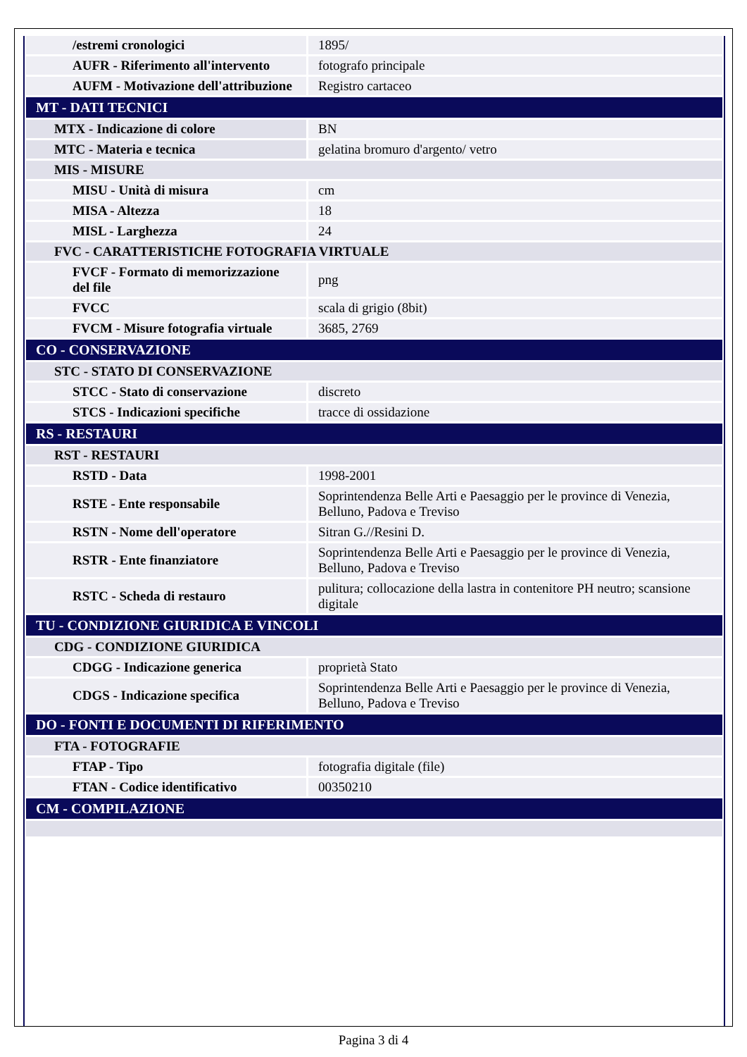| /estremi cronologici | 1895/ |
| AUFR - Riferimento all'intervento | fotografo principale |
| AUFM - Motivazione dell'attribuzione | Registro cartaceo |
| MT - DATI TECNICI | |
| MTX - Indicazione di colore | BN |
| MTC - Materia e tecnica | gelatina bromuro d'argento/ vetro |
| MIS - MISURE | |
| MISU - Unità di misura | cm |
| MISA - Altezza | 18 |
| MISL - Larghezza | 24 |
| FVC - CARATTERISTICHE FOTOGRAFIA VIRTUALE | |
| FVCF - Formato di memorizzazione del file | png |
| FVCC | scala di grigio (8bit) |
| FVCM - Misure fotografia virtuale | 3685, 2769 |
| CO - CONSERVAZIONE | |
| STC - STATO DI CONSERVAZIONE | |
| STCC - Stato di conservazione | discreto |
| STCS - Indicazioni specifiche | tracce di ossidazione |
| RS - RESTAURI | |
| RST - RESTAURI | |
| RSTD - Data | 1998-2001 |
| RSTE - Ente responsabile | Soprintendenza Belle Arti e Paesaggio per le province di Venezia, Belluno, Padova e Treviso |
| RSTN - Nome dell'operatore | Sitran G.//Resini D. |
| RSTR - Ente finanziatore | Soprintendenza Belle Arti e Paesaggio per le province di Venezia, Belluno, Padova e Treviso |
| RSTC - Scheda di restauro | pulitura; collocazione della lastra in contenitore PH neutro; scansione digitale |
| TU - CONDIZIONE GIURIDICA E VINCOLI | |
| CDG - CONDIZIONE GIURIDICA | |
| CDGG - Indicazione generica | proprietà Stato |
| CDGS - Indicazione specifica | Soprintendenza Belle Arti e Paesaggio per le province di Venezia, Belluno, Padova e Treviso |
| DO - FONTI E DOCUMENTI DI RIFERIMENTO | |
| FTA - FOTOGRAFIE | |
| FTAP - Tipo | fotografia digitale (file) |
| FTAN - Codice identificativo | 00350210 |
| CM - COMPILAZIONE | |
Pagina 3 di 4